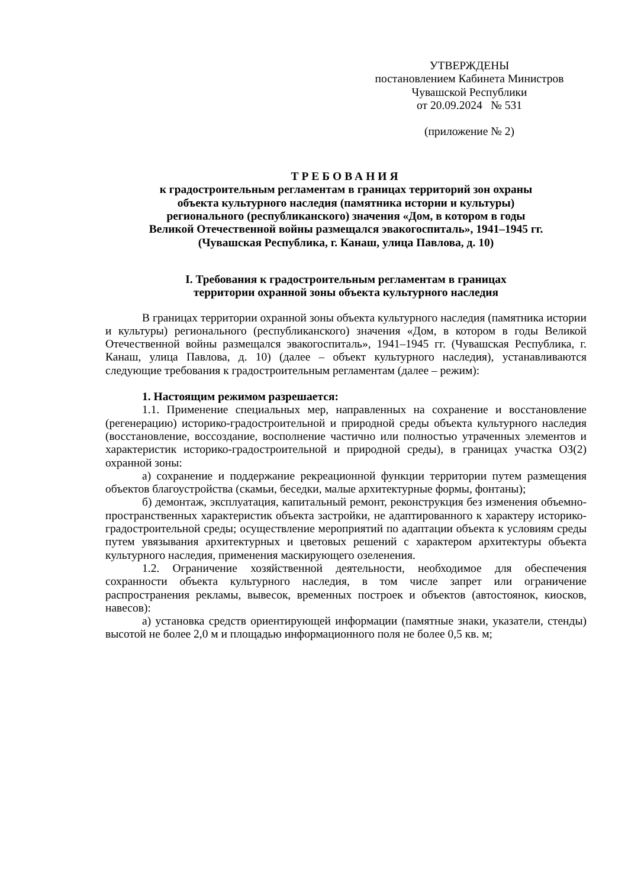УТВЕРЖДЕНЫ
постановлением Кабинета Министров
Чувашской Республики
от 20.09.2024 № 531
(приложение № 2)
ТРЕБОВАНИЯ
к градостроительным регламентам в границах территорий зон охраны
объекта культурного наследия (памятника истории и культуры)
регионального (республиканского) значения «Дом, в котором в годы
Великой Отечественной войны размещался эвакогоспиталь», 1941–1945 гг.
(Чувашская Республика, г. Канаш, улица Павлова, д. 10)
I. Требования к градостроительным регламентам в границах
территории охранной зоны объекта культурного наследия
В границах территории охранной зоны объекта культурного наследия (памятника истории и культуры) регионального (республиканского) значения «Дом, в котором в годы Великой Отечественной войны размещался эвакогоспиталь», 1941–1945 гг. (Чувашская Республика, г. Канаш, улица Павлова, д. 10) (далее – объект культурного наследия), устанавливаются следующие требования к градостроительным регламентам (далее – режим):
1. Настоящим режимом разрешается:
1.1. Применение специальных мер, направленных на сохранение и восстановление (регенерацию) историко-градостроительной и природной среды объекта культурного наследия (восстановление, воссоздание, восполнение частично или полностью утраченных элементов и характеристик историко-градостроительной и природной среды), в границах участка ОЗ(2) охранной зоны:
а) сохранение и поддержание рекреационной функции территории путем размещения объектов благоустройства (скамьи, беседки, малые архитектурные формы, фонтаны);
б) демонтаж, эксплуатация, капитальный ремонт, реконструкция без изменения объемно-пространственных характеристик объекта застройки, не адаптированного к характеру историко-градостроительной среды; осуществление мероприятий по адаптации объекта к условиям среды путем увязывания архитектурных и цветовых решений с характером архитектуры объекта культурного наследия, применения маскирующего озеленения.
1.2. Ограничение хозяйственной деятельности, необходимое для обеспечения сохранности объекта культурного наследия, в том числе запрет или ограничение распространения рекламы, вывесок, временных построек и объектов (автостоянок, киосков, навесов):
а) установка средств ориентирующей информации (памятные знаки, указатели, стенды) высотой не более 2,0 м и площадью информационного поля не более 0,5 кв. м;